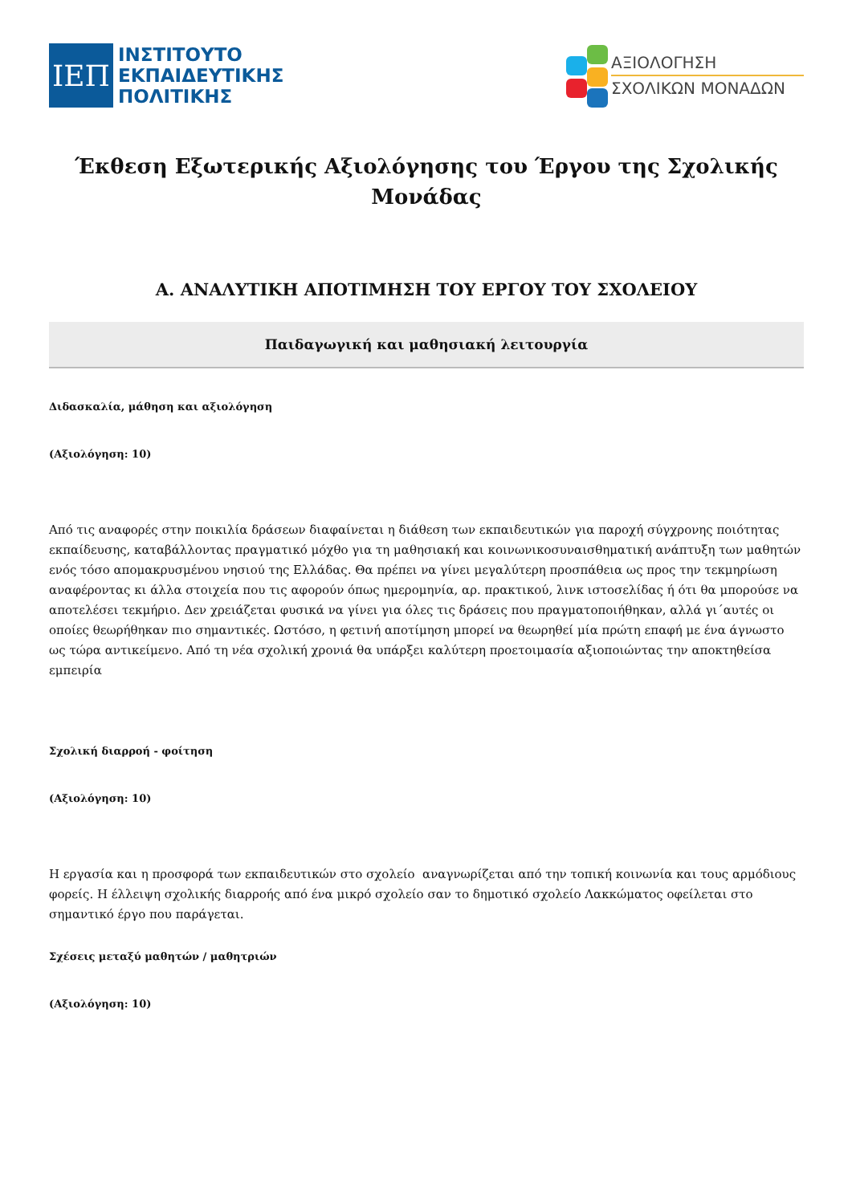ΙΕΠ
ΙΝΣΤΙΤΟΥΤΟ
ΕΚΠΑΙΔΕΥΤΙΚΗΣ
ΠΟΛΙΤΙΚΗΣ
ΑΞΙΟΛΟΓΗΣΗ
ΣΧΟΛΙΚΩΝ ΜΟΝΑΔΩΝ
Έκθεση Εξωτερικής Αξιολόγησης του Έργου της Σχολικής Μονάδας
Α. ΑΝΑΛΥΤΙΚΗ ΑΠΟΤΙΜΗΣΗ ΤΟΥ ΕΡΓΟΥ ΤΟΥ ΣΧΟΛΕΙΟΥ
Παιδαγωγική και μαθησιακή λειτουργία
Διδασκαλία, μάθηση και αξιολόγηση
(Αξιολόγηση: 10)
Από τις αναφορές στην ποικιλία δράσεων διαφαίνεται η διάθεση των εκπαιδευτικών για παροχή σύγχρονης ποιότητας εκπαίδευσης, καταβάλλοντας πραγματικό μόχθο για τη μαθησιακή και κοινωνικοσυναισθηματική ανάπτυξη των μαθητών ενός τόσο απομακρυσμένου νησιού της Ελλάδας. Θα πρέπει να γίνει μεγαλύτερη προσπάθεια ως προς την τεκμηρίωση αναφέροντας κι άλλα στοιχεία που τις αφορούν όπως ημερομηνία, αρ. πρακτικού, λινκ ιστοσελίδας ή ότι θα μπορούσε να αποτελέσει τεκμήριο. Δεν χρειάζεται φυσικά να γίνει για όλες τις δράσεις που πραγματοποιήθηκαν, αλλά γι΄αυτές οι οποίες θεωρήθηκαν πιο σημαντικές. Ωστόσο, η φετινή αποτίμηση μπορεί να θεωρηθεί μία πρώτη επαφή με ένα άγνωστο ως τώρα αντικείμενο. Από τη νέα σχολική χρονιά θα υπάρξει καλύτερη προετοιμασία αξιοποιώντας την αποκτηθείσα εμπειρία
Σχολική διαρροή - φοίτηση
(Αξιολόγηση: 10)
Η εργασία και η προσφορά των εκπαιδευτικών στο σχολείο αναγνωρίζεται από την τοπική κοινωνία και τους αρμόδιους φορείς. Η έλλειψη σχολικής διαρροής από ένα μικρό σχολείο σαν το δημοτικό σχολείο Λακκώματος οφείλεται στο σημαντικό έργο που παράγεται.
Σχέσεις μεταξύ μαθητών / μαθητριών
(Αξιολόγηση: 10)